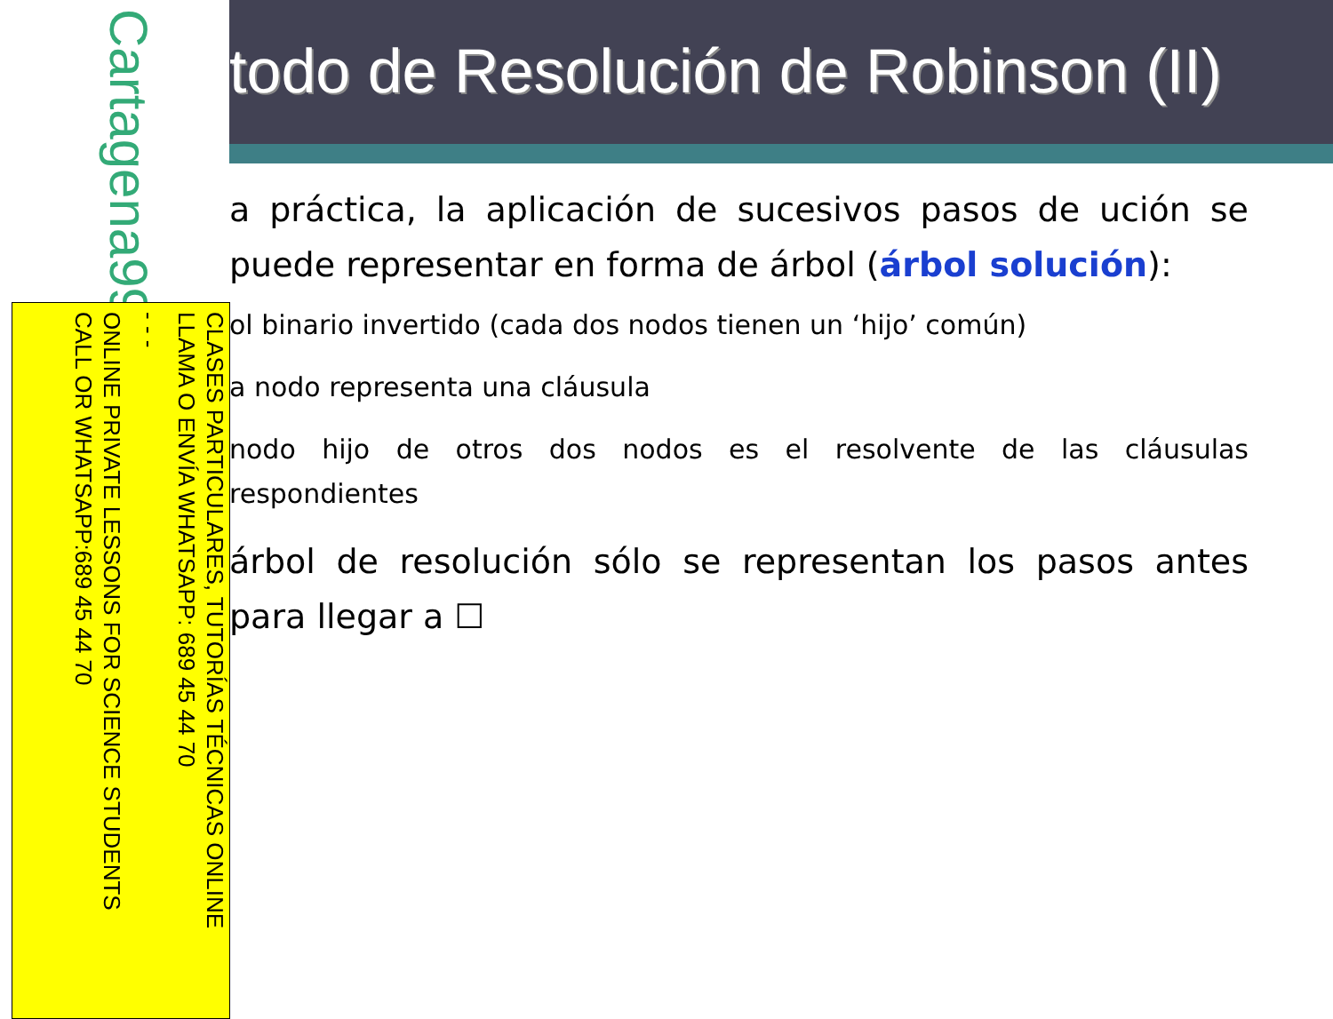todo de Resolución de Robinson (II)
a práctica, la aplicación de sucesivos pasos de ución se puede representar en forma de árbol (árbol solución):
ol binario invertido (cada dos nodos tienen un ‘hijo’ común)
a nodo representa una cláusula
nodo hijo de otros dos nodos es el resolvente de las cláusulas respondientes
árbol de resolución sólo se representan los pasos antes para llegar a ☐
Cartagena99
CLASES PARTICULARES, TUTORÍAS TÉCNICAS ONLINE
LLAMA O ENVÍA WHATSAPP: 689 45 44 70
- - -
ONLINE PRIVATE LESSONS FOR SCIENCE STUDENTS
CALL OR WHATSAPP:689 45 44 70